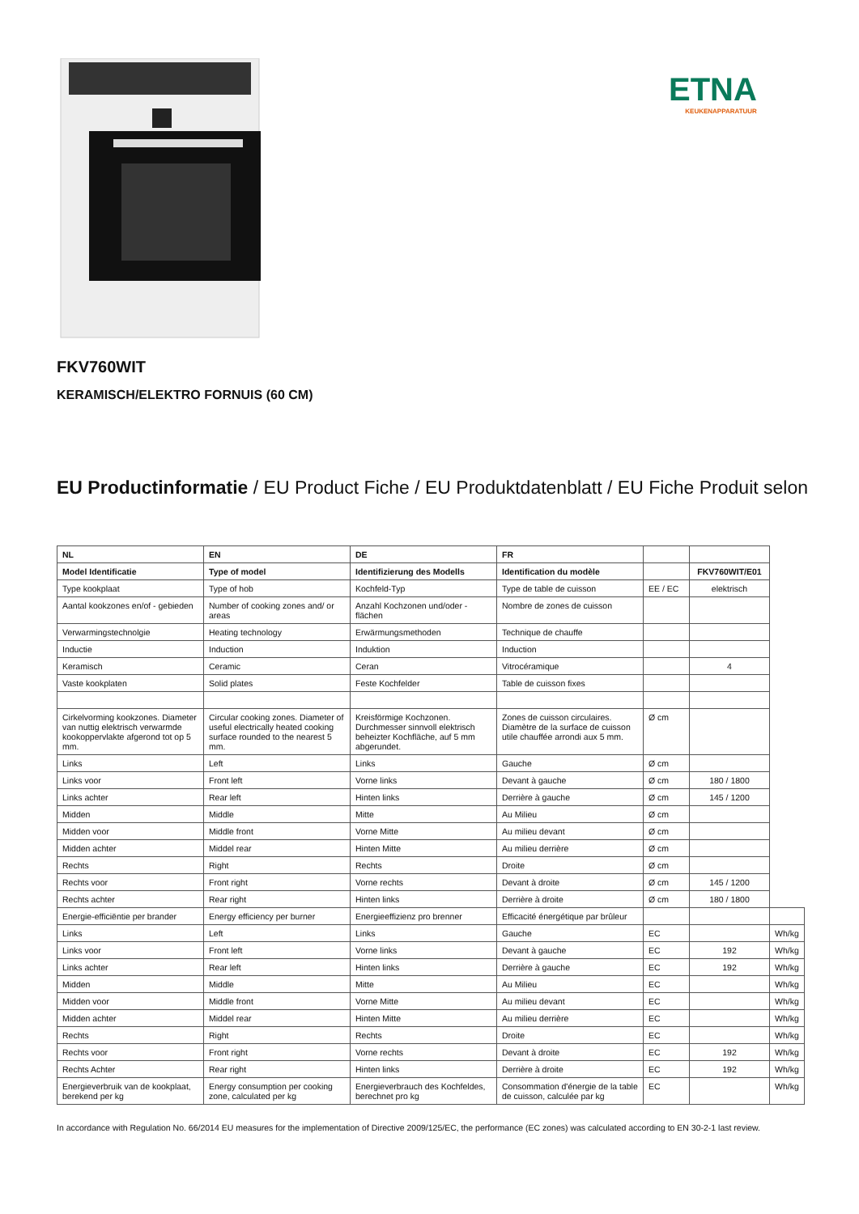ETNA
KEUKENAPPARATUUR
FKV760WIT
KERAMISCH/ELEKTRO FORNUIS (60 CM)
EU Productinformatie / EU Product Fiche / EU Produktdatenblatt / EU Fiche Produit selon
| NL | EN | DE | FR | | | |
| Model Identificatie | Type of model | Identifizierung des Modells | Identification du modèle | | FKV760WIT/E01 | |
| Type kookplaat | Type of hob | Kochfeld-Typ | Type de table de cuisson | EE / EC | elektrisch | |
| Aantal kookzones en/of - gebieden | Number of cooking zones and/ or areas | Anzahl Kochzonen und/oder -flächen | Nombre de zones de cuisson | | | |
| Verwarmingstechnolgie | Heating technology | Erwärmungsmethoden | Technique de chauffe | | | |
| Inductie | Induction | Induktion | Induction | | | |
| Keramisch | Ceramic | Ceran | Vitrocéramique | | 4 | |
| Vaste kookplaten | Solid plates | Feste Kochfelder | Table de cuisson fixes | | | |
| Cirkelvorming kookzones. Diameter van nuttig elektrisch verwarmde kookoppervlakte afgerond tot op 5 mm. | Circular cooking zones. Diameter of useful electrically heated cooking surface rounded to the nearest 5 mm. | Kreisförmige Kochzonen. Durchmesser sinnvoll elektrisch beheizter Kochfläche, auf 5 mm abgerundet. | Zones de cuisson circulaires. Diamètre de la surface de cuisson utile chauffée arrondi aux 5 mm. | Ø cm | | |
| Links | Left | Links | Gauche | Ø cm | | |
| Links voor | Front left | Vorne links | Devant à gauche | Ø cm | 180 / 1800 | |
| Links achter | Rear left | Hinten links | Derrière à gauche | Ø cm | 145 / 1200 | |
| Midden | Middle | Mitte | Au Milieu | Ø cm | | |
| Midden voor | Middle front | Vorne Mitte | Au milieu devant | Ø cm | | |
| Midden achter | Middel rear | Hinten Mitte | Au milieu derrière | Ø cm | | |
| Rechts | Right | Rechts | Droite | Ø cm | | |
| Rechts voor | Front right | Vorne rechts | Devant à droite | Ø cm | 145 / 1200 | |
| Rechts achter | Rear right | Hinten links | Derrière à droite | Ø cm | 180 / 1800 | |
| Energie-efficiëntie per brander | Energy efficiency per burner | Energieeffizienz pro brenner | Efficacité énergétique par brûleur | | | |
| Links | Left | Links | Gauche | EC | | Wh/kg |
| Links voor | Front left | Vorne links | Devant à gauche | EC | 192 | Wh/kg |
| Links achter | Rear left | Hinten links | Derrière à gauche | EC | 192 | Wh/kg |
| Midden | Middle | Mitte | Au Milieu | EC | | Wh/kg |
| Midden voor | Middle front | Vorne Mitte | Au milieu devant | EC | | Wh/kg |
| Midden achter | Middel rear | Hinten Mitte | Au milieu derrière | EC | | Wh/kg |
| Rechts | Right | Rechts | Droite | EC | | Wh/kg |
| Rechts voor | Front right | Vorne rechts | Devant à droite | EC | 192 | Wh/kg |
| Rechts Achter | Rear right | Hinten links | Derrière à droite | EC | 192 | Wh/kg |
| Energieverbruik van de kookplaat, berekend per kg | Energy consumption per cooking zone, calculated per kg | Energieverbrauch des Kochfeldes, berechnet pro kg | Consommation d'énergie de la table de cuisson, calculée par kg | EC | | Wh/kg |
In accordance with Regulation No. 66/2014 EU measures for the implementation of Directive 2009/125/EC, the performance (EC zones) was calculated according to EN 30-2-1 last review.